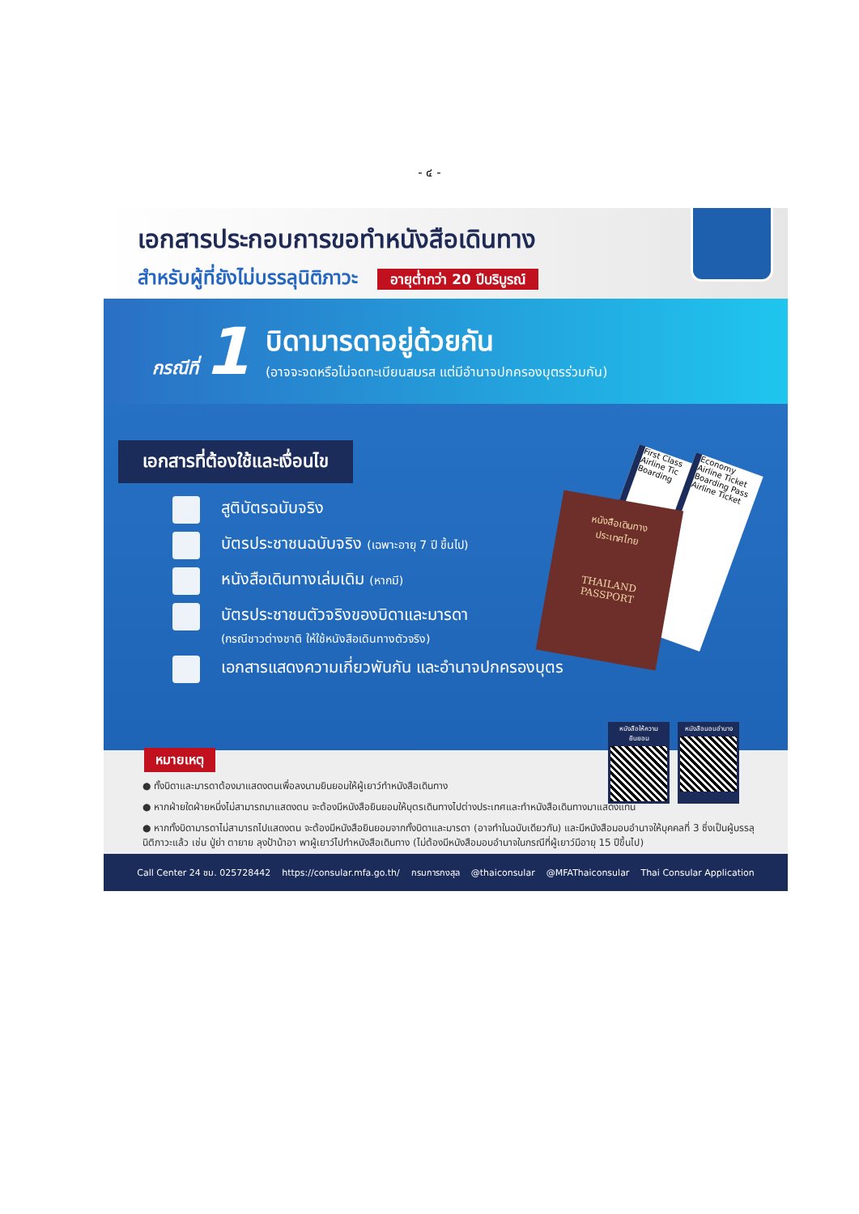- ๔ -
เอกสารประกอบการขอทำหนังสือเดินทาง
สำหรับผู้ที่ยังไม่บรรลุนิติภาวะ อายุต่ำกว่า 20 ปีบริบูรณ์
กรณีที่ 1
บิดามารดาอยู่ด้วยกัน
(อาจจะจดหรือไม่จดทะเบียนสมรส แต่มีอำนาจปกครองบุตรร่วมกัน)
เอกสารที่ต้องใช้และเงื่อนไข
สูติบัตรฉบับจริง
บัตรประชาชนฉบับจริง (เฉพาะอายุ 7 ปี ขึ้นไป)
หนังสือเดินทางเล่มเดิม (หากมี)
บัตรประชาชนตัวจริงของบิดาและมารดา
(กรณีชาวต่างชาติ ให้ใช้หนังสือเดินทางตัวจริง)
เอกสารแสดงความเกี่ยวพันกัน และอำนาจปกครองบุตร
First Class Airline Tic Boarding
Economy Airline Ticket Boarding Pass Airline Ticket
หนังสือเดินทาง
ประเทศไทย
THAILAND
PASSPORT
หมายเหตุ
● ทั้งบิดาและมารดาต้องมาแสดงตนเพื่อลงนามยินยอมให้ผู้เยาว์ทำหนังสือเดินทาง
● หากฝ่ายใดฝ่ายหนึ่งไม่สามารถมาแสดงตน จะต้องมีหนังสือยินยอมให้บุตรเดินทางไปต่างประเทศและทำหนังสือเดินทางมาแสดงแทน
● หากทั้งบิดามารดาไม่สามารถไปแสดงตน จะต้องมีหนังสือยินยอมจากทั้งบิดาและมารดา (อาจทำในฉบับเดียวกัน) และมีหนังสือมอบอำนาจให้บุคคลที่ 3 ซึ่งเป็นผู้บรรลุนิติภาวะแล้ว เช่น ปู่ย่า ตายาย ลุงป้าน้าอา พาผู้เยาว์ไปทำหนังสือเดินทาง (ไม่ต้องมีหนังสือมอบอำนาจในกรณีที่ผู้เยาว์มีอายุ 15 ปีขึ้นไป)
หนังสือให้ความยินยอม
หนังสือมอบอำนาจ
Call Center 24 ชม. 025728442 https://consular.mfa.go.th/ กรมการกงสุล @thaiconsular @MFAThaiconsular Thai Consular Application